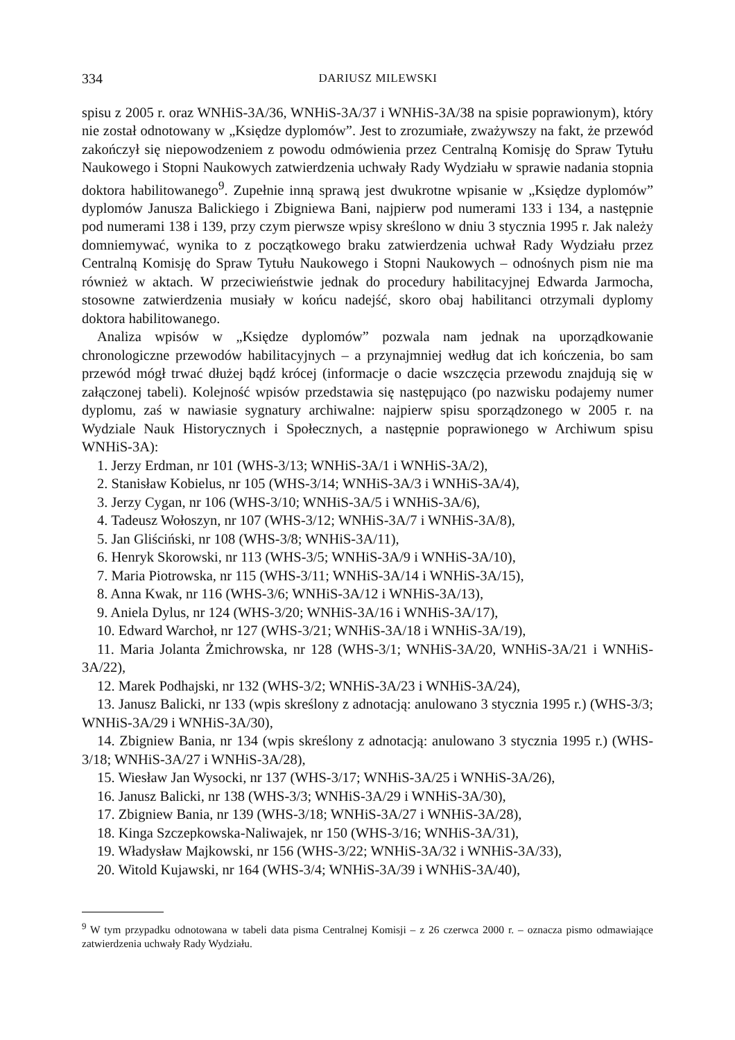334 DARIUSZ MILEWSKI
spisu z 2005 r. oraz WNHiS-3A/36, WNHiS-3A/37 i WNHiS-3A/38 na spisie poprawionym), który nie został odnotowany w „Księdze dyplomów”. Jest to zrozumiałe, zważywszy na fakt, że przewód zakończył się niepowodzeniem z powodu odmówienia przez Centralną Komisję do Spraw Tytułu Naukowego i Stopni Naukowych zatwierdzenia uchwały Rady Wydziału w sprawie nadania stopnia doktora habilitowanego<sup>9</sup>. Zupełnie inną sprawą jest dwukrotne wpisanie w „Księdze dyplomów” dyplomów Janusza Balickiego i Zbigniewa Bani, najpierw pod numerami 133 i 134, a następnie pod numerami 138 i 139, przy czym pierwsze wpisy skreślono w dniu 3 stycznia 1995 r. Jak należy domniemywać, wynika to z początkowego braku zatwierdzenia uchwał Rady Wydziału przez Centralną Komisję do Spraw Tytułu Naukowego i Stopni Naukowych – odnośnych pism nie ma również w aktach. W przeciwieństwie jednak do procedury habilitacyjnej Edwarda Jarmocha, stosowne zatwierdzenia musiały w końcu nadejść, skoro obaj habilitanci otrzymali dyplomy doktora habilitowanego.
Analiza wpisów w „Księdze dyplomów” pozwala nam jednak na uporządkowanie chronologiczne przewodów habilitacyjnych – a przynajmniej według dat ich kończenia, bo sam przewód mógł trwać dłużej bądź krócej (informacje o dacie wszczęcia przewodu znajdują się w załączonej tabeli). Kolejność wpisów przedstawia się następująco (po nazwisku podajemy numer dyplomu, zaś w nawiasie sygnatury archiwalne: najpierw spisu sporządzonego w 2005 r. na Wydziale Nauk Historycznych i Społecznych, a następnie poprawionego w Archiwum spisu WNHiS-3A):
1. Jerzy Erdman, nr 101 (WHS-3/13; WNHiS-3A/1 i WNHiS-3A/2),
2. Stanisław Kobielus, nr 105 (WHS-3/14; WNHiS-3A/3 i WNHiS-3A/4),
3. Jerzy Cygan, nr 106 (WHS-3/10; WNHiS-3A/5 i WNHiS-3A/6),
4. Tadeusz Wołoszyn, nr 107 (WHS-3/12; WNHiS-3A/7 i WNHiS-3A/8),
5. Jan Gliściński, nr 108 (WHS-3/8; WNHiS-3A/11),
6. Henryk Skorowski, nr 113 (WHS-3/5; WNHiS-3A/9 i WNHiS-3A/10),
7. Maria Piotrowska, nr 115 (WHS-3/11; WNHiS-3A/14 i WNHiS-3A/15),
8. Anna Kwak, nr 116 (WHS-3/6; WNHiS-3A/12 i WNHiS-3A/13),
9. Aniela Dylus, nr 124 (WHS-3/20; WNHiS-3A/16 i WNHiS-3A/17),
10. Edward Warchoł, nr 127 (WHS-3/21; WNHiS-3A/18 i WNHiS-3A/19),
11. Maria Jolanta Żmichrowska, nr 128 (WHS-3/1; WNHiS-3A/20, WNHiS-3A/21 i WNHiS-3A/22),
12. Marek Podhajski, nr 132 (WHS-3/2; WNHiS-3A/23 i WNHiS-3A/24),
13. Janusz Balicki, nr 133 (wpis skreślony z adnotacją: anulowano 3 stycznia 1995 r.) (WHS-3/3; WNHiS-3A/29 i WNHiS-3A/30),
14. Zbigniew Bania, nr 134 (wpis skreślony z adnotacją: anulowano 3 stycznia 1995 r.) (WHS-3/18; WNHiS-3A/27 i WNHiS-3A/28),
15. Wiesław Jan Wysocki, nr 137 (WHS-3/17; WNHiS-3A/25 i WNHiS-3A/26),
16. Janusz Balicki, nr 138 (WHS-3/3; WNHiS-3A/29 i WNHiS-3A/30),
17. Zbigniew Bania, nr 139 (WHS-3/18; WNHiS-3A/27 i WNHiS-3A/28),
18. Kinga Szczepkowska-Naliwajek, nr 150 (WHS-3/16; WNHiS-3A/31),
19. Władysław Majkowski, nr 156 (WHS-3/22; WNHiS-3A/32 i WNHiS-3A/33),
20. Witold Kujawski, nr 164 (WHS-3/4; WNHiS-3A/39 i WNHiS-3A/40),
<sup>9</sup> W tym przypadku odnotowana w tabeli data pisma Centralnej Komisji – z 26 czerwca 2000 r. – oznacza pismo odmawiające zatwierdzenia uchwały Rady Wydziału.